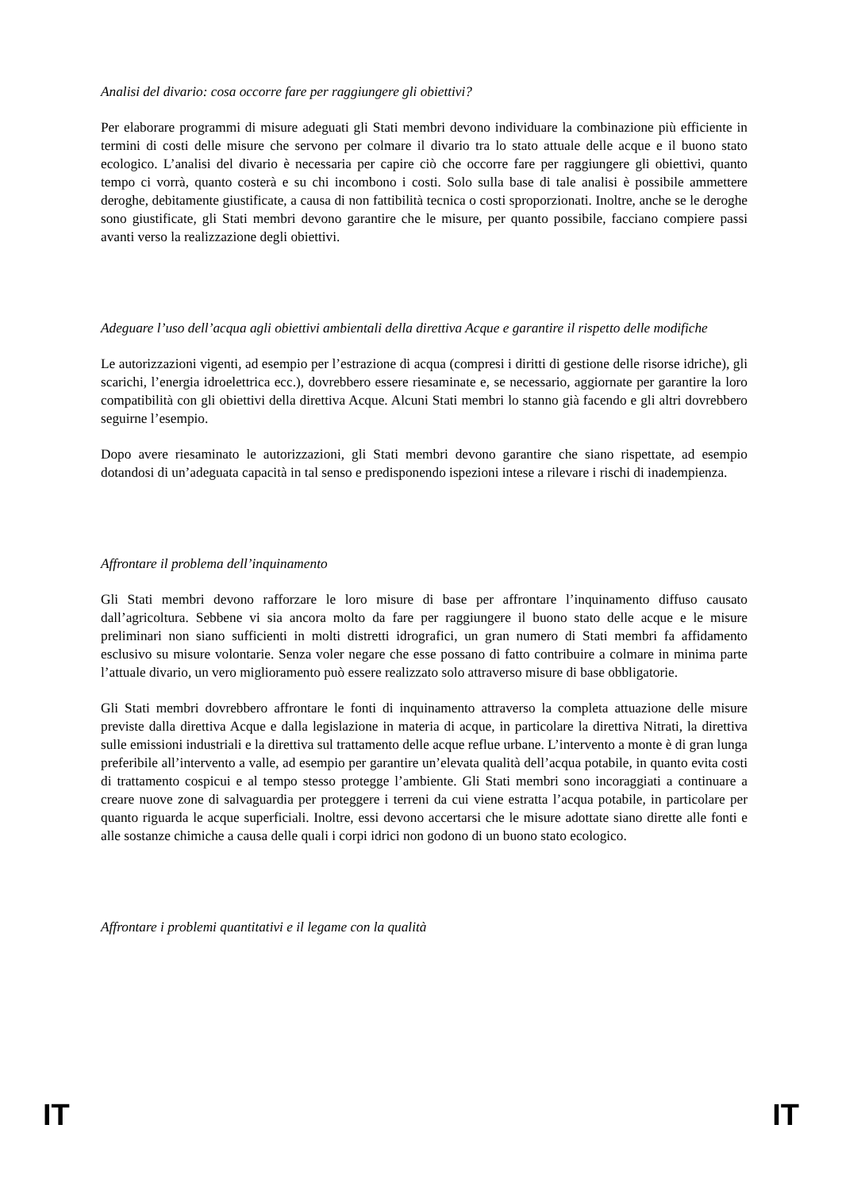Analisi del divario: cosa occorre fare per raggiungere gli obiettivi?
Per elaborare programmi di misure adeguati gli Stati membri devono individuare la combinazione più efficiente in termini di costi delle misure che servono per colmare il divario tra lo stato attuale delle acque e il buono stato ecologico. L’analisi del divario è necessaria per capire ciò che occorre fare per raggiungere gli obiettivi, quanto tempo ci vorrà, quanto costerà e su chi incombono i costi. Solo sulla base di tale analisi è possibile ammettere deroghe, debitamente giustificate, a causa di non fattibilità tecnica o costi sproporzionati. Inoltre, anche se le deroghe sono giustificate, gli Stati membri devono garantire che le misure, per quanto possibile, facciano compiere passi avanti verso la realizzazione degli obiettivi.
Adeguare l’uso dell’acqua agli obiettivi ambientali della direttiva Acque e garantire il rispetto delle modifiche
Le autorizzazioni vigenti, ad esempio per l’estrazione di acqua (compresi i diritti di gestione delle risorse idriche), gli scarichi, l’energia idroelettrica ecc.), dovrebbero essere riesaminate e, se necessario, aggiornate per garantire la loro compatibilità con gli obiettivi della direttiva Acque. Alcuni Stati membri lo stanno già facendo e gli altri dovrebbero seguirne l’esempio.
Dopo avere riesaminato le autorizzazioni, gli Stati membri devono garantire che siano rispettate, ad esempio dotandosi di un’adeguata capacità in tal senso e predisponendo ispezioni intese a rilevare i rischi di inadempienza.
Affrontare il problema dell’inquinamento
Gli Stati membri devono rafforzare le loro misure di base per affrontare l’inquinamento diffuso causato dall’agricoltura. Sebbene vi sia ancora molto da fare per raggiungere il buono stato delle acque e le misure preliminari non siano sufficienti in molti distretti idrografici, un gran numero di Stati membri fa affidamento esclusivo su misure volontarie. Senza voler negare che esse possano di fatto contribuire a colmare in minima parte l’attuale divario, un vero miglioramento può essere realizzato solo attraverso misure di base obbligatorie.
Gli Stati membri dovrebbero affrontare le fonti di inquinamento attraverso la completa attuazione delle misure previste dalla direttiva Acque e dalla legislazione in materia di acque, in particolare la direttiva Nitrati, la direttiva sulle emissioni industriali e la direttiva sul trattamento delle acque reflue urbane. L’intervento a monte è di gran lunga preferibile all’intervento a valle, ad esempio per garantire un’elevata qualità dell’acqua potabile, in quanto evita costi di trattamento cospicui e al tempo stesso protegge l’ambiente. Gli Stati membri sono incoraggiati a continuare a creare nuove zone di salvaguardia per proteggere i terreni da cui viene estratta l’acqua potabile, in particolare per quanto riguarda le acque superficiali. Inoltre, essi devono accertarsi che le misure adottate siano dirette alle fonti e alle sostanze chimiche a causa delle quali i corpi idrici non godono di un buono stato ecologico.
Affrontare i problemi quantitativi e il legame con la qualità
IT IT